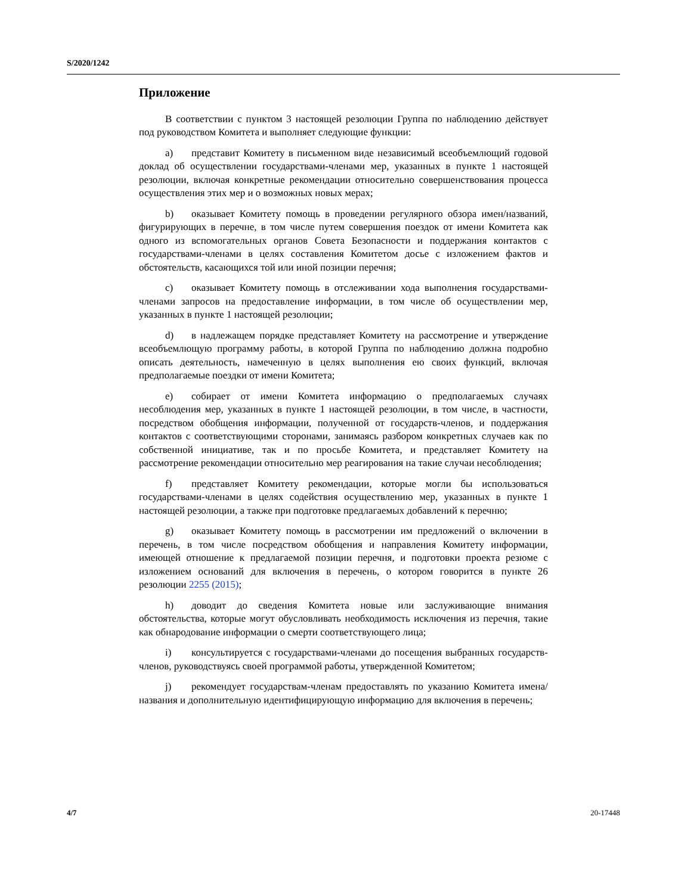S/2020/1242
Приложение
В соответствии с пунктом 3 настоящей резолюции Группа по наблюдению действует под руководством Комитета и выполняет следующие функции:
a) представит Комитету в письменном виде независимый всеобъемлющий годовой доклад об осуществлении государствами-членами мер, указанных в пункте 1 настоящей резолюции, включая конкретные рекомендации относительно совершенствования процесса осуществления этих мер и о возможных новых мерах;
b) оказывает Комитету помощь в проведении регулярного обзора имен/названий, фигурирующих в перечне, в том числе путем совершения поездок от имени Комитета как одного из вспомогательных органов Совета Безопасности и поддержания контактов с государствами-членами в целях составления Комитетом досье с изложением фактов и обстоятельств, касающихся той или иной позиции перечня;
c) оказывает Комитету помощь в отслеживании хода выполнения государствами-членами запросов на предоставление информации, в том числе об осуществлении мер, указанных в пункте 1 настоящей резолюции;
d) в надлежащем порядке представляет Комитету на рассмотрение и утверждение всеобъемлющую программу работы, в которой Группа по наблюдению должна подробно описать деятельность, намеченную в целях выполнения ею своих функций, включая предполагаемые поездки от имени Комитета;
e) собирает от имени Комитета информацию о предполагаемых случаях несоблюдения мер, указанных в пункте 1 настоящей резолюции, в том числе, в частности, посредством обобщения информации, полученной от государств-членов, и поддержания контактов с соответствующими сторонами, занимаясь разбором конкретных случаев как по собственной инициативе, так и по просьбе Комитета, и представляет Комитету на рассмотрение рекомендации относительно мер реагирования на такие случаи несоблюдения;
f) представляет Комитету рекомендации, которые могли бы использоваться государствами-членами в целях содействия осуществлению мер, указанных в пункте 1 настоящей резолюции, а также при подготовке предлагаемых добавлений к перечню;
g) оказывает Комитету помощь в рассмотрении им предложений о включении в перечень, в том числе посредством обобщения и направления Комитету информации, имеющей отношение к предлагаемой позиции перечня, и подготовки проекта резюме с изложением оснований для включения в перечень, о котором говорится в пункте 26 резолюции 2255 (2015);
h) доводит до сведения Комитета новые или заслуживающие внимания обстоятельства, которые могут обусловливать необходимость исключения из перечня, такие как обнародование информации о смерти соответствующего лица;
i) консультируется с государствами-членами до посещения выбранных государств-членов, руководствуясь своей программой работы, утвержденной Комитетом;
j) рекомендует государствам-членам предоставлять по указанию Комитета имена/названия и дополнительную идентифицирующую информацию для включения в перечень;
4/7 20-17448